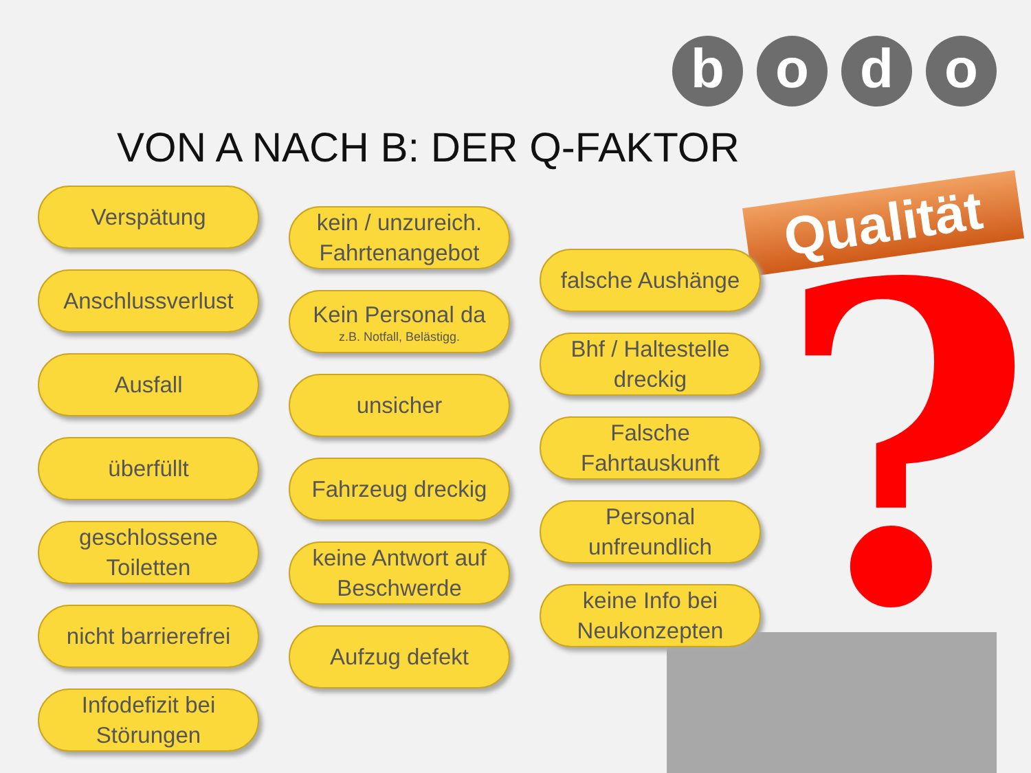b o d o
VON A NACH B: DER Q-FAKTOR
Qualität
?
Verspätung
Anschlussverlust
Ausfall
überfüllt
geschlossene Toiletten
nicht barrierefrei
Infodefizit bei Störungen
kein / unzureich. Fahrtenangebot
Kein Personal da
z.B. Notfall, Belästigg.
unsicher
Fahrzeug dreckig
keine Antwort auf Beschwerde
Aufzug defekt
falsche Aushänge
Bhf / Haltestelle dreckig
Falsche Fahrtauskunft
Personal unfreundlich
keine Info bei Neukonzepten